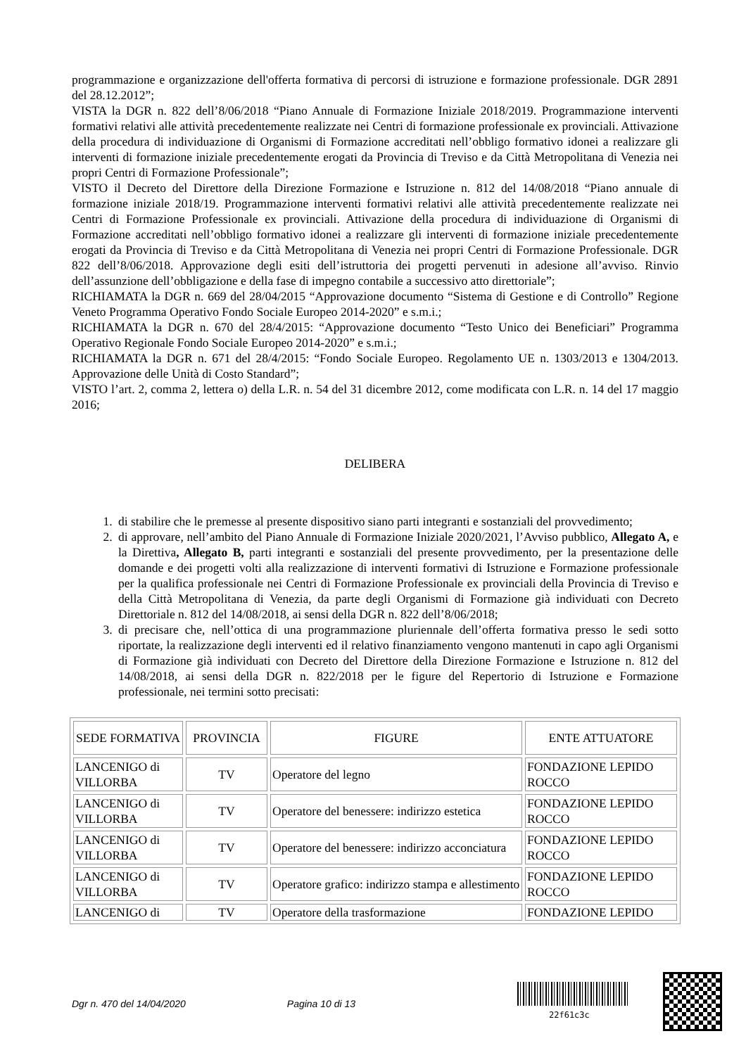programmazione e organizzazione dell'offerta formativa di percorsi di istruzione e formazione professionale. DGR 2891 del 28.12.2012”;
VISTA la DGR n. 822 dell’8/06/2018 “Piano Annuale di Formazione Iniziale 2018/2019. Programmazione interventi formativi relativi alle attività precedentemente realizzate nei Centri di formazione professionale ex provinciali. Attivazione della procedura di individuazione di Organismi di Formazione accreditati nell’obbligo formativo idonei a realizzare gli interventi di formazione iniziale precedentemente erogati da Provincia di Treviso e da Città Metropolitana di Venezia nei propri Centri di Formazione Professionale”;
VISTO il Decreto del Direttore della Direzione Formazione e Istruzione n. 812 del 14/08/2018 “Piano annuale di formazione iniziale 2018/19. Programmazione interventi formativi relativi alle attività precedentemente realizzate nei Centri di Formazione Professionale ex provinciali. Attivazione della procedura di individuazione di Organismi di Formazione accreditati nell’obbligo formativo idonei a realizzare gli interventi di formazione iniziale precedentemente erogati da Provincia di Treviso e da Città Metropolitana di Venezia nei propri Centri di Formazione Professionale. DGR 822 dell’8/06/2018. Approvazione degli esiti dell’istruttoria dei progetti pervenuti in adesione all’avviso. Rinvio dell’assunzione dell’obbligazione e della fase di impegno contabile a successivo atto direttoriale”;
RICHIAMATA la DGR n. 669 del 28/04/2015 “Approvazione documento “Sistema di Gestione e di Controllo” Regione Veneto Programma Operativo Fondo Sociale Europeo 2014-2020” e s.m.i.;
RICHIAMATA la DGR n. 670 del 28/4/2015: “Approvazione documento “Testo Unico dei Beneficiari” Programma Operativo Regionale Fondo Sociale Europeo 2014-2020” e s.m.i.;
RICHIAMATA la DGR n. 671 del 28/4/2015: “Fondo Sociale Europeo. Regolamento UE n. 1303/2013 e 1304/2013. Approvazione delle Unità di Costo Standard”;
VISTO l’art. 2, comma 2, lettera o) della L.R. n. 54 del 31 dicembre 2012, come modificata con L.R. n. 14 del 17 maggio 2016;
DELIBERA
1. di stabilire che le premesse al presente dispositivo siano parti integranti e sostanziali del provvedimento;
2. di approvare, nell’ambito del Piano Annuale di Formazione Iniziale 2020/2021, l’Avviso pubblico, Allegato A, e la Direttiva, Allegato B, parti integranti e sostanziali del presente provvedimento, per la presentazione delle domande e dei progetti volti alla realizzazione di interventi formativi di Istruzione e Formazione professionale per la qualifica professionale nei Centri di Formazione Professionale ex provinciali della Provincia di Treviso e della Città Metropolitana di Venezia, da parte degli Organismi di Formazione già individuati con Decreto Direttoriale n. 812 del 14/08/2018, ai sensi della DGR n. 822 dell’8/06/2018;
3. di precisare che, nell’ottica di una programmazione pluriennale dell’offerta formativa presso le sedi sotto riportate, la realizzazione degli interventi ed il relativo finanziamento vengono mantenuti in capo agli Organismi di Formazione già individuati con Decreto del Direttore della Direzione Formazione e Istruzione n. 812 del 14/08/2018, ai sensi della DGR n. 822/2018 per le figure del Repertorio di Istruzione e Formazione professionale, nei termini sotto precisati:
| SEDE FORMATIVA | PROVINCIA | FIGURE | ENTE ATTUATORE |
| LANCENIGO di VILLORBA | TV | Operatore del legno | FONDAZIONE LEPIDO ROCCO |
| LANCENIGO di VILLORBA | TV | Operatore del benessere: indirizzo estetica | FONDAZIONE LEPIDO ROCCO |
| LANCENIGO di VILLORBA | TV | Operatore del benessere: indirizzo acconciatura | FONDAZIONE LEPIDO ROCCO |
| LANCENIGO di VILLORBA | TV | Operatore grafico: indirizzo stampa e allestimento | FONDAZIONE LEPIDO ROCCO |
| LANCENIGO di | TV | Operatore della trasformazione | FONDAZIONE LEPIDO |
Dgr n. 470 del 14/04/2020 Pagina 10 di 13
22f61c3c